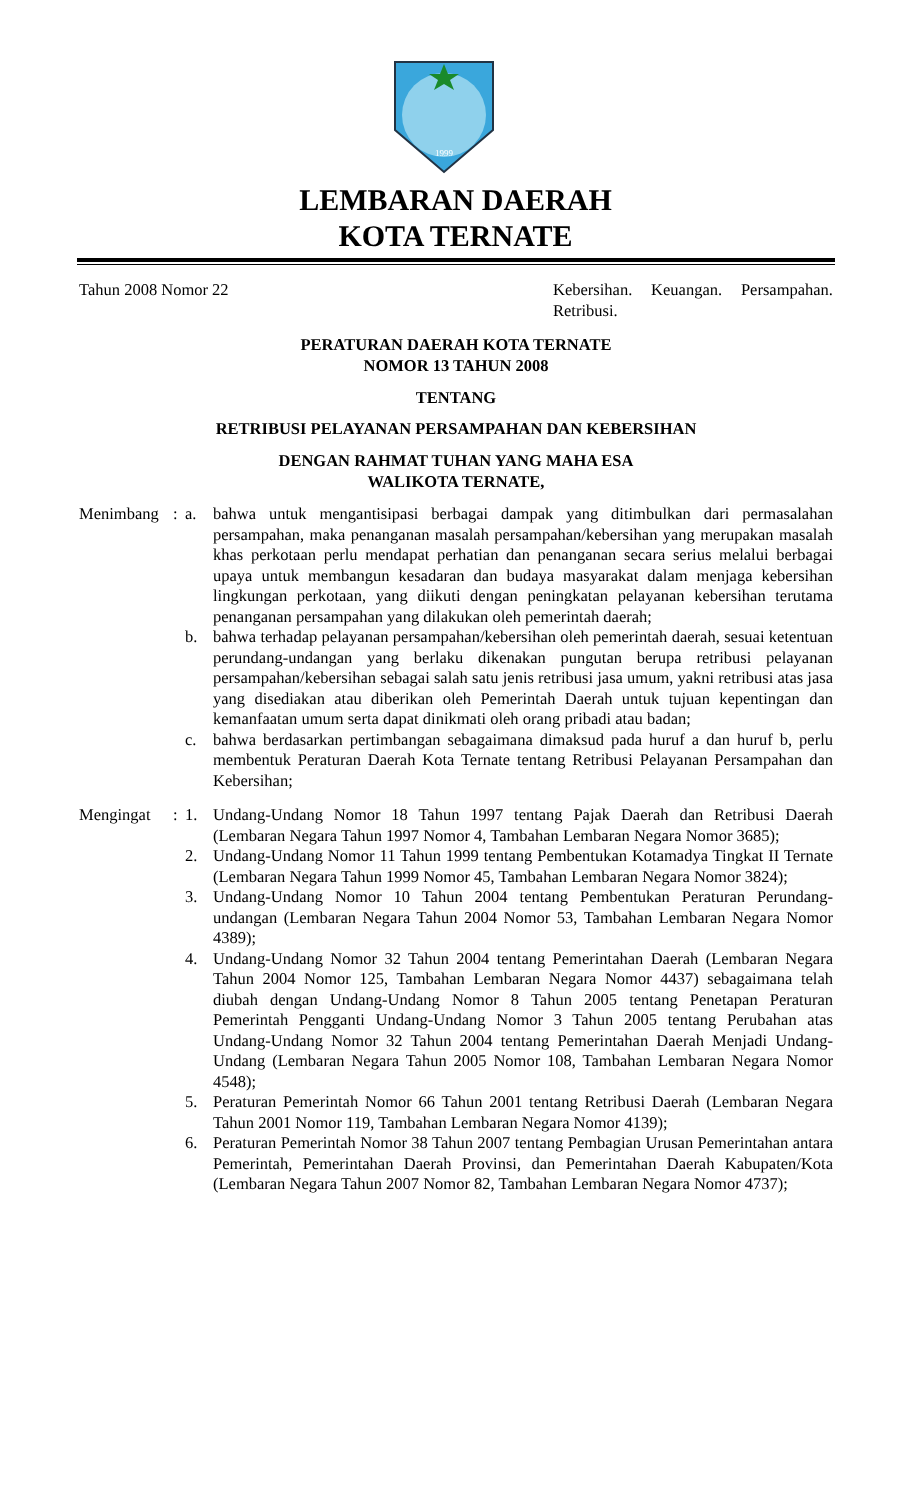1999
LEMBARAN DAERAH
KOTA TERNATE
Tahun 2008 Nomor 22 Kebersihan. Keuangan. Persampahan. Retribusi.
PERATURAN DAERAH KOTA TERNATE
NOMOR 13 TAHUN 2008
TENTANG
RETRIBUSI PELAYANAN PERSAMPAHAN DAN KEBERSIHAN
DENGAN RAHMAT TUHAN YANG MAHA ESA
WALIKOTA TERNATE,
| Menimbang | : | a. | bahwa untuk mengantisipasi berbagai dampak yang ditimbulkan dari permasalahan persampahan, maka penanganan masalah persampahan/kebersihan yang merupakan masalah khas perkotaan perlu mendapat perhatian dan penanganan secara serius melalui berbagai upaya untuk membangun kesadaran dan budaya masyarakat dalam menjaga kebersihan lingkungan perkotaan, yang diikuti dengan peningkatan pelayanan kebersihan terutama penanganan persampahan yang dilakukan oleh pemerintah daerah; |
| | | b. | bahwa terhadap pelayanan persampahan/kebersihan oleh pemerintah daerah, sesuai ketentuan perundang-undangan yang berlaku dikenakan pungutan berupa retribusi pelayanan persampahan/kebersihan sebagai salah satu jenis retribusi jasa umum, yakni retribusi atas jasa yang disediakan atau diberikan oleh Pemerintah Daerah untuk tujuan kepentingan dan kemanfaatan umum serta dapat dinikmati oleh orang pribadi atau badan; |
| | | c. | bahwa berdasarkan pertimbangan sebagaimana dimaksud pada huruf a dan huruf b, perlu membentuk Peraturan Daerah Kota Ternate tentang Retribusi Pelayanan Persampahan dan Kebersihan; |
| Mengingat | : | 1. | Undang-Undang Nomor 18 Tahun 1997 tentang Pajak Daerah dan Retribusi Daerah (Lembaran Negara Tahun 1997 Nomor 4, Tambahan Lembaran Negara Nomor 3685); |
| | | 2. | Undang-Undang Nomor 11 Tahun 1999 tentang Pembentukan Kotamadya Tingkat II Ternate (Lembaran Negara Tahun 1999 Nomor 45, Tambahan Lembaran Negara Nomor 3824); |
| | | 3. | Undang-Undang Nomor 10 Tahun 2004 tentang Pembentukan Peraturan Perundang-undangan (Lembaran Negara Tahun 2004 Nomor 53, Tambahan Lembaran Negara Nomor 4389); |
| | | 4. | Undang-Undang Nomor 32 Tahun 2004 tentang Pemerintahan Daerah (Lembaran Negara Tahun 2004 Nomor 125, Tambahan Lembaran Negara Nomor 4437) sebagaimana telah diubah dengan Undang-Undang Nomor 8 Tahun 2005 tentang Penetapan Peraturan Pemerintah Pengganti Undang-Undang Nomor 3 Tahun 2005 tentang Perubahan atas Undang-Undang Nomor 32 Tahun 2004 tentang Pemerintahan Daerah Menjadi Undang-Undang (Lembaran Negara Tahun 2005 Nomor 108, Tambahan Lembaran Negara Nomor 4548); |
| | | 5. | Peraturan Pemerintah Nomor 66 Tahun 2001 tentang Retribusi Daerah (Lembaran Negara Tahun 2001 Nomor 119, Tambahan Lembaran Negara Nomor 4139); |
| | | 6. | Peraturan Pemerintah Nomor 38 Tahun 2007 tentang Pembagian Urusan Pemerintahan antara Pemerintah, Pemerintahan Daerah Provinsi, dan Pemerintahan Daerah Kabupaten/Kota (Lembaran Negara Tahun 2007 Nomor 82, Tambahan Lembaran Negara Nomor 4737); |